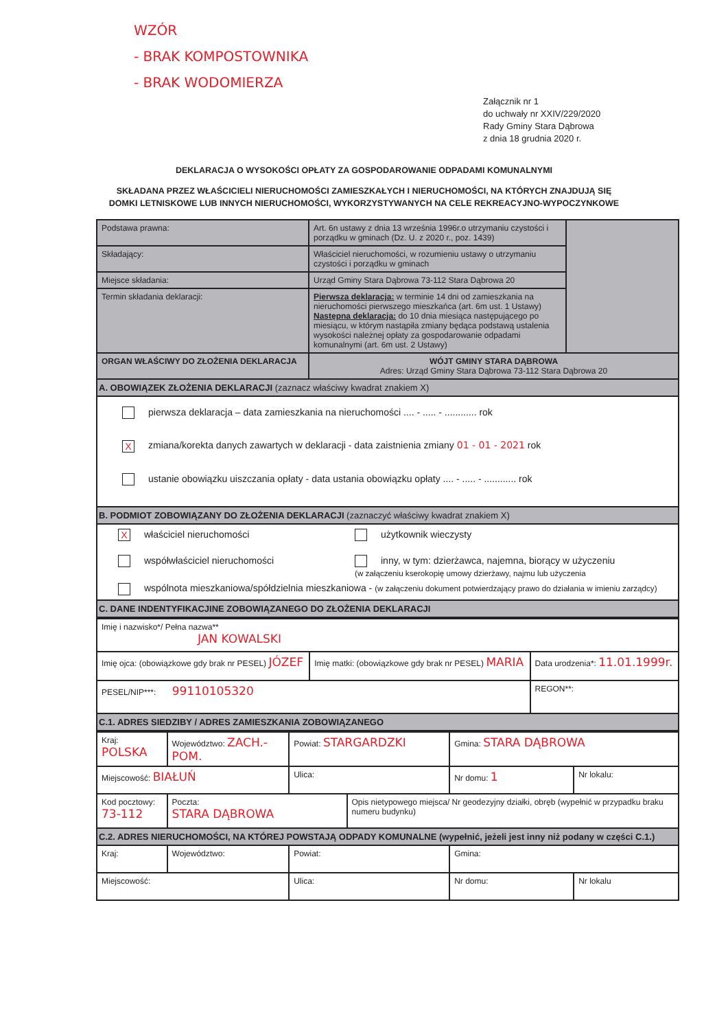WZÓR
- BRAK KOMPOSTOWNIKA
- BRAK WODOMIERZA
Załącznik nr 1
do uchwały nr XXIV/229/2020
Rady Gminy Stara Dąbrowa
z dnia 18 grudnia 2020 r.
DEKLARACJA O WYSOKOŚCI OPŁATY ZA GOSPODAROWANIE ODPADAMI KOMUNALNYMI
SKŁADANA PRZEZ WŁAŚCICIELI NIERUCHOMOŚCI ZAMIESZKAŁYCH I NIERUCHOMOŚCI, NA KTÓRYCH ZNAJDUJĄ SIĘ
DOMKI LETNISKOWE LUB INNYCH NIERUCHOMOŚCI, WYKORZYSTYWANYCH NA CELE REKREACYJNO-WYPOCZYNKOWE
| Podstawa prawna: | Art. 6n ustawy z dnia 13 września 1996r.o utrzymaniu czystości i porządku w gminach (Dz. U. z 2020 r., poz. 1439) | |
| Składający: | Właściciel nieruchomości, w rozumieniu ustawy o utrzymaniu czystości i porządku w gminach | |
| Miejsce składania: | Urząd Gminy Stara Dąbrowa 73-112 Stara Dąbrowa 20 | |
| Termin składania deklaracji: | Pierwsza deklaracja: w terminie 14 dni od zamieszkania na nieruchomości pierwszego mieszkańca (art. 6m ust. 1 Ustawy) Następna deklaracja: do 10 dnia miesiąca następującego po miesiącu, w którym nastąpiła zmiany będąca podstawą ustalenia wysokości należnej opłaty za gospodarowanie odpadami komunalnymi (art. 6m ust. 2 Ustawy) | |
| ORGAN WŁAŚCIWY DO ZŁOŻENIA DEKLARACJA | WÓJT GMINY STARA DĄBROWA Adres: Urząd Gminy Stara Dąbrowa 73-112 Stara Dąbrowa 20 | |
| A. OBOWIĄZEK ZŁOŻENIA DEKLARACJI (zaznacz właściwy kwadrat znakiem X) | | |
| pierwsza deklaracja – data zamieszkania na nieruchomości .... - ..... - ............ rok X zmiana/korekta danych zawartych w deklaracji - data zaistnienia zmiany 01 - 01 - 2021 rok ustanie obowiązku uiszczania opłaty - data ustania obowiązku opłaty .... - ..... - ............ rok | | |
| B. PODMIOT ZOBOWIĄZANY DO ZŁOŻENIA DEKLARACJI (zaznaczyć właściwy kwadrat znakiem X) | | |
| X właściciel nieruchomości użytkownik wieczysty współwłaściciel nieruchomości inny, w tym: dzierżawca, najemna, biorący w użyczeniu (w załączeniu kserokopię umowy dzierżawy, najmu lub użyczenia wspólnota mieszkaniowa/spółdzielnia mieszkaniowa - (w załączeniu dokument potwierdzający prawo do działania w imieniu zarządcy) | | |
| C. DANE INDENTYFIKACJINE ZOBOWIĄZANEGO DO ZŁOŻENIA DEKLARACJI | | |
| Imię i nazwisko*/ Pełna nazwa** JAN KOWALSKI | | |
| Imię ojca: (obowiązkowe gdy brak nr PESEL) JÓZEF | Imię matki: (obowiązkowe gdy brak nr PESEL) MARIA | Data urodzenia*: 11.01.1999r. |
| PESEL/NIP***: 99110105320 | | REGON**: |
| C.1. ADRES SIEDZIBY / ADRES ZAMIESZKANIA ZOBOWIĄZANEGO | | |
| Kraj: POLSKA | Województwo: ZACH.-POM. | Powiat: STARGARDZKI | | Gmina: STARA DĄBROWA | |
| Miejscowość: BIAŁUŃ | | Ulica: | | Nr domu: 1 | Nr lokalu: |
| Kod pocztowy: 73-112 | Poczta: STARA DĄBROWA | | Opis nietypowego miejsca/ Nr geodezyjny działki, obręb (wypełnić w przypadku braku numeru budynku) | | |
| C.2. ADRES NIERUCHOMOŚCI, NA KTÓREJ POWSTAJĄ ODPADY KOMUNALNE (wypełnić, jeżeli jest inny niż podany w części C.1.) | | | | | |
| Kraj: | Województwo: | Powiat: | | Gmina: | |
| Miejscowość: | | Ulica: | | Nr domu: | Nr lokalu |